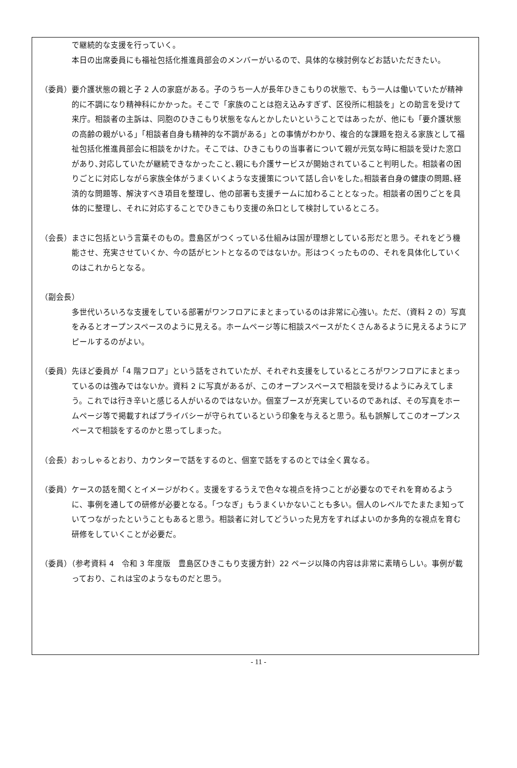で継続的な支援を行っていく。
本日の出席委員にも福祉包括化推進員部会のメンバーがいるので、具体的な検討例などお話いただきたい。
（委員）要介護状態の親と子 2 人の家庭がある。子のうち一人が長年ひきこもりの状態で、もう一人は働いていたが精神的に不調になり精神科にかかった。そこで「家族のことは抱え込みすぎず、区役所に相談を」との助言を受けて来庁。相談者の主訴は、同胞のひきこもり状態をなんとかしたいということではあったが、他にも「要介護状態の高齢の親がいる」「相談者自身も精神的な不調がある」との事情がわかり、複合的な課題を抱える家族として福祉包括化推進員部会に相談をかけた。そこでは、ひきこもりの当事者について親が元気な時に相談を受けた窓口があり､対応していたが継続できなかったこと､親にも介護サービスが開始されていること判明した。相談者の困りごとに対応しながら家族全体がうまくいくような支援策について話し合いをした｡相談者自身の健康の問題､経済的な問題等、解決すべき項目を整理し、他の部署も支援チームに加わることとなった。相談者の困りごとを具体的に整理し、それに対応することでひきこもり支援の糸口として検討しているところ。
（会長）まさに包括という言葉そのもの。豊島区がつくっている仕組みは国が理想としている形だと思う。それをどう機能させ、充実させていくか、今の話がヒントとなるのではないか。形はつくったものの、それを具体化していくのはこれからとなる。
（副会長）
多世代いろいろな支援をしている部署がワンフロアにまとまっているのは非常に心強い。ただ､（資料 2 の）写真をみるとオープンスペースのように見える。ホームページ等に相談スペースがたくさんあるように見えるようにアピールするのがよい。
（委員）先ほど委員が「4 階フロア」という話をされていたが、それぞれ支援をしているところがワンフロアにまとまっているのは強みではないか。資料 2 に写真があるが、このオープンスペースで相談を受けるようにみえてしまう。これでは行き辛いと感じる人がいるのではないか。個室ブースが充実しているのであれば、その写真をホームページ等で掲載すればプライバシーが守られているという印象を与えると思う。私も誤解してこのオープンスペースで相談をするのかと思ってしまった。
（会長）おっしゃるとおり、カウンターで話をするのと、個室で話をするのとでは全く異なる。
（委員）ケースの話を聞くとイメージがわく。支援をするうえで色々な視点を持つことが必要なのでそれを育めるように、事例を通しての研修が必要となる。「つなぎ」もうまくいかないことも多い。個人のレベルでたまたま知っていてつながったということもあると思う。相談者に対してどういった見方をすればよいのか多角的な視点を育む研修をしていくことが必要だ。
（委員）（参考資料 4　令和 3 年度版　豊島区ひきこもり支援方針）22 ページ以降の内容は非常に素晴らしい。事例が載っており、これは宝のようなものだと思う。
- 11 -